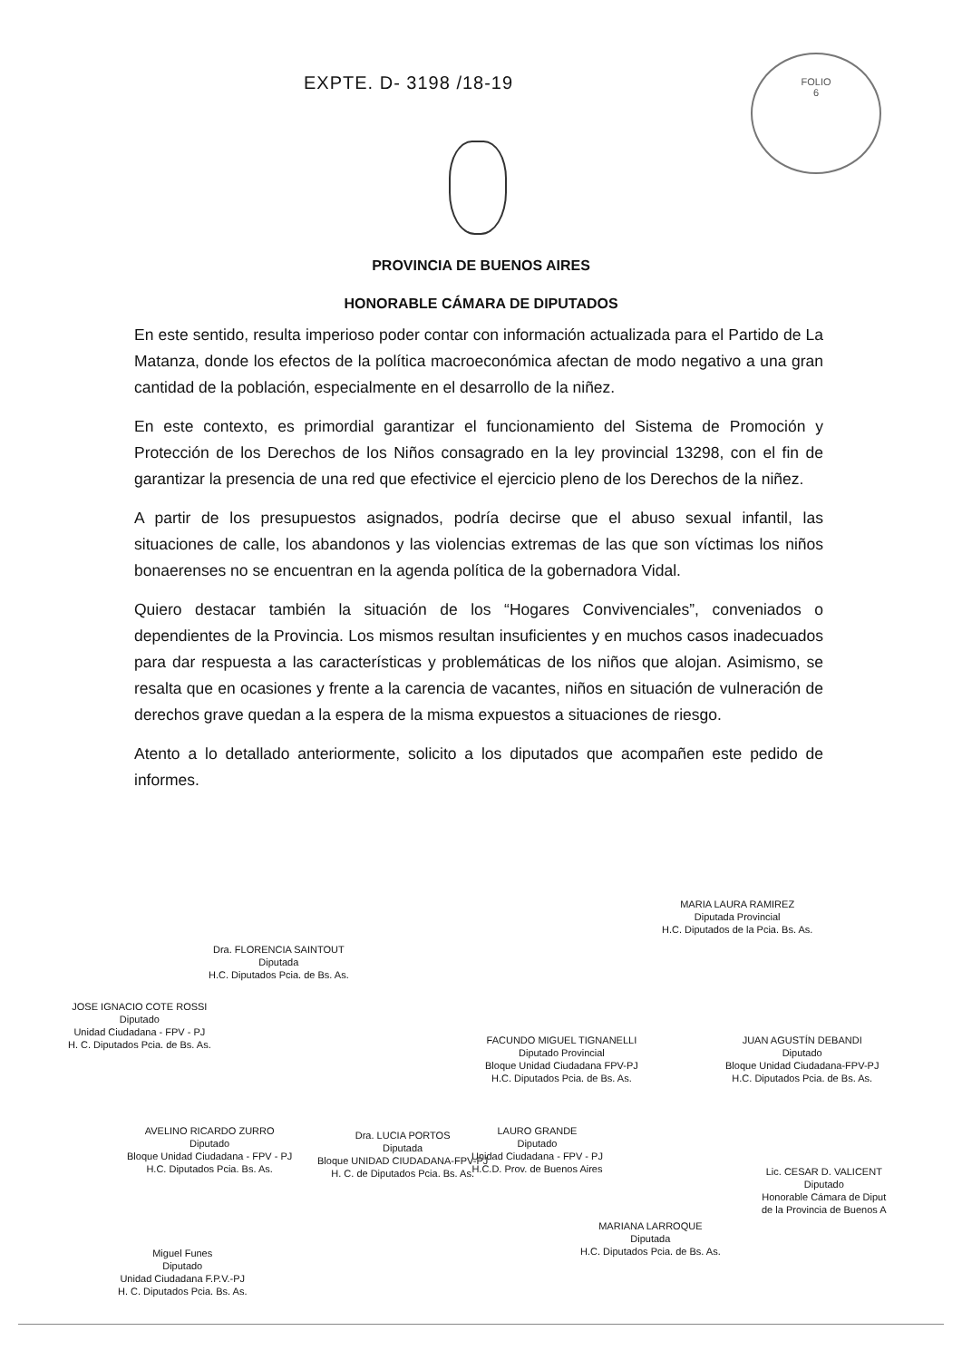EXPTE. D- 3198 /18-19
FOLIO
6
PROVINCIA DE BUENOS AIRES
HONORABLE CÁMARA DE DIPUTADOS
En este sentido, resulta imperioso poder contar con información actualizada para el Partido de La Matanza, donde los efectos de la política macroeconómica afectan de modo negativo a una gran cantidad de la población, especialmente en el desarrollo de la niñez.
En este contexto, es primordial garantizar el funcionamiento del Sistema de Promoción y Protección de los Derechos de los Niños consagrado en la ley provincial 13298, con el fin de garantizar la presencia de una red que efectivice el ejercicio pleno de los Derechos de la niñez.
A partir de los presupuestos asignados, podría decirse que el abuso sexual infantil, las situaciones de calle, los abandonos y las violencias extremas de las que son víctimas los niños bonaerenses no se encuentran en la agenda política de la gobernadora Vidal.
Quiero destacar también la situación de los “Hogares Convivenciales”, conveniados o dependientes de la Provincia. Los mismos resultan insuficientes y en muchos casos inadecuados para dar respuesta a las características y problemáticas de los niños que alojan. Asimismo, se resalta que en ocasiones y frente a la carencia de vacantes, niños en situación de vulneración de derechos grave quedan a la espera de la misma expuestos a situaciones de riesgo.
Atento a lo detallado anteriormente, solicito a los diputados que acompañen este pedido de informes.
MARIA LAURA RAMIREZ
Diputada Provincial
H.C. Diputados de la Pcia. Bs. As.
Dra. FLORENCIA SAINTOUT
Diputada
H.C. Diputados Pcia. de Bs. As.
JOSE IGNACIO COTE ROSSI
Diputado
Unidad Ciudadana - FPV - PJ
H. C. Diputados Pcia. de Bs. As.
FACUNDO MIGUEL TIGNANELLI
Diputado Provincial
Bloque Unidad Ciudadana FPV-PJ
H.C. Diputados Pcia. de Bs. As.
JUAN AGUSTÍN DEBANDI
Diputado
Bloque Unidad Ciudadana-FPV-PJ
H.C. Diputados Pcia. de Bs. As.
AVELINO RICARDO ZURRO
Diputado
Bloque Unidad Ciudadana - FPV - PJ
H.C. Diputados Pcia. Bs. As.
Dra. LUCIA PORTOS
Diputada
Bloque UNIDAD CIUDADANA-FPV-PJ
H. C. de Diputados Pcia. Bs. As.
LAURO GRANDE
Diputado
Unidad Ciudadana - FPV - PJ
H.C.D. Prov. de Buenos Aires
Lic. CESAR D. VALICENT
Diputado
Honorable Cámara de Diput
de la Provincia de Buenos A
MARIANA LARROQUE
Diputada
H.C. Diputados Pcia. de Bs. As.
Miguel Funes
Diputado
Unidad Ciudadana F.P.V.-PJ
H. C. Diputados Pcia. Bs. As.